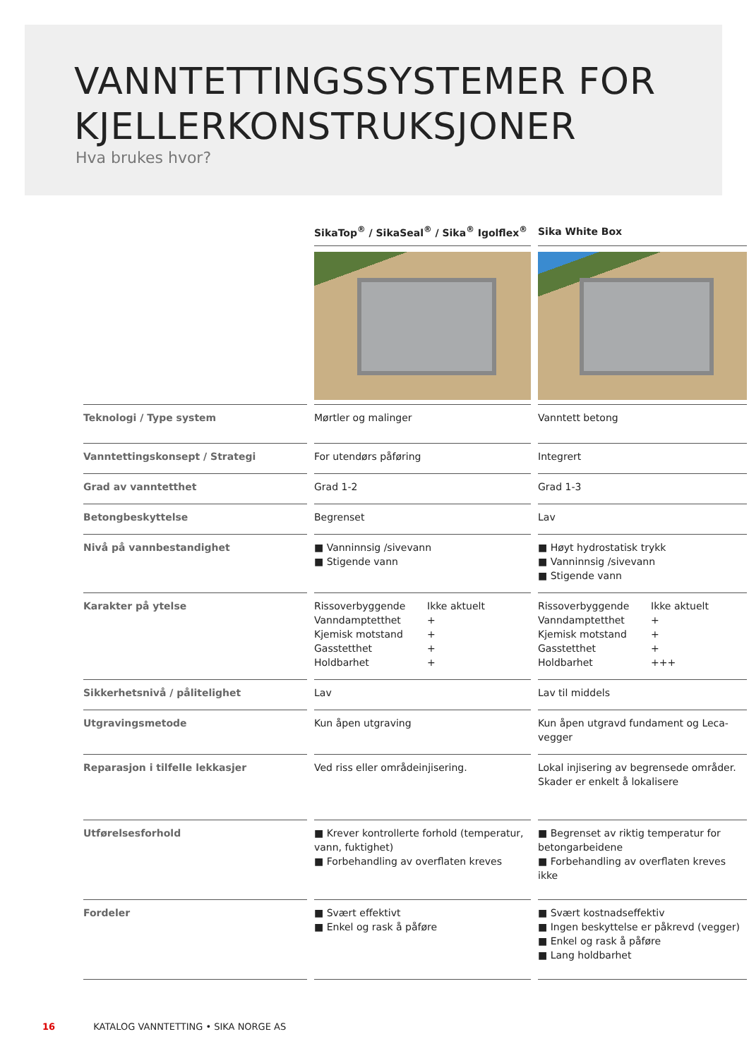VANNTETTINGSSYSTEMER FOR
KJELLERKONSTRUKSJONER
Hva brukes hvor?
| | SikaTop<sup>®</sup> / SikaSeal<sup>®</sup> / Sika<sup>®</sup> Igolflex<sup>®</sup> | Sika White Box |
| --- | --- | --- |
| Teknologi / Type system | Mørtler og malinger | Vanntett betong |
| Vanntettingskonsept / Strategi | For utendørs påføring | Integrert |
| Grad av vanntetthet | Grad 1-2 | Grad 1-3 |
| Betongbeskyttelse | Begrenset | Lav |
| Nivå på vannbestandighet | ■ Vanninnsig /sivevann ■ Stigende vann | ■ Høyt hydrostatisk trykk ■ Vanninnsig /sivevann ■ Stigende vann |
| Karakter på ytelse | Rissoverbyggende Ikke aktuelt Vanndamptetthet + Kjemisk motstand + Gasstetthet + Holdbarhet + | Rissoverbyggende Ikke aktuelt Vanndamptetthet + Kjemisk motstand + Gasstetthet + Holdbarhet +++ |
| Sikkerhetsnivå / pålitelighet | Lav | Lav til middels |
| Utgravingsmetode | Kun åpen utgraving | Kun åpen utgravd fundament og Leca-vegger |
| Reparasjon i tilfelle lekkasjer | Ved riss eller områdeinjisering. | Lokal injisering av begrensede områder. Skader er enkelt å lokalisere |
| Utførelsesforhold | ■ Krever kontrollerte forhold (temperatur, vann, fuktighet) ■ Forbehandling av overflaten kreves | ■ Begrenset av riktig temperatur for betongarbeidene ■ Forbehandling av overflaten kreves ikke |
| Fordeler | ■ Svært effektivt ■ Enkel og rask å påføre | ■ Svært kostnadseffektiv ■ Ingen beskyttelse er påkrevd (vegger) ■ Enkel og rask å påføre ■ Lang holdbarhet |
16 KATALOG VANNTETTING • SIKA NORGE AS